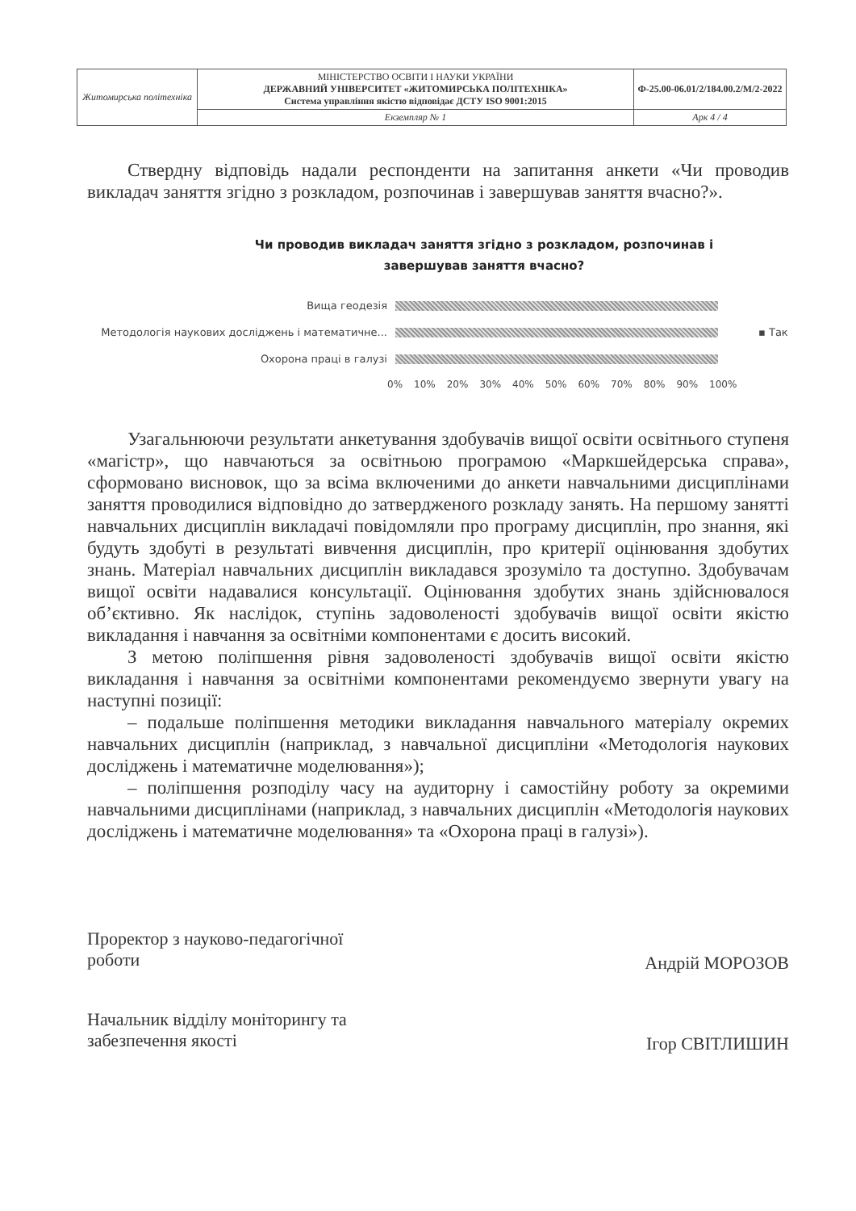| Житомирська політехніка | МІНІСТЕРСТВО ОСВІТИ І НАУКИ УКРАЇНИ ДЕРЖАВНИЙ УНІВЕРСИТЕТ «ЖИТОМИРСЬКА ПОЛІТЕХНІКА» Система управління якістю відповідає ДСТУ ISO 9001:2015 | Ф-25.00-06.01/2/184.00.2/М/2-2022 |
| | Екземпляр № 1 | Арк 4 / 4 |
Ствердну відповідь надали респонденти на запитання анкети «Чи проводив викладач заняття згідно з розкладом, розпочинав і завершував заняття вчасно?».
Чи проводив викладач заняття згідно з розкладом, розпочинав і
завершував заняття вчасно?
Вища геодезія
Методологія наукових досліджень і математичне...
▪ Так
Охорона праці в галузі
0% 10% 20% 30% 40% 50% 60% 70% 80% 90% 100%
Узагальнюючи результати анкетування здобувачів вищої освіти освітнього ступеня «магістр», що навчаються за освітньою програмою «Маркшейдерська справа», сформовано висновок, що за всіма включеними до анкети навчальними дисциплінами заняття проводилися відповідно до затвердженого розкладу занять. На першому занятті навчальних дисциплін викладачі повідомляли про програму дисциплін, про знання, які будуть здобуті в результаті вивчення дисциплін, про критерії оцінювання здобутих знань. Матеріал навчальних дисциплін викладався зрозуміло та доступно. Здобувачам вищої освіти надавалися консультації. Оцінювання здобутих знань здійснювалося об’єктивно. Як наслідок, ступінь задоволеності здобувачів вищої освіти якістю викладання і навчання за освітніми компонентами є досить високий.
З метою поліпшення рівня задоволеності здобувачів вищої освіти якістю викладання і навчання за освітніми компонентами рекомендуємо звернути увагу на наступні позиції:
– подальше поліпшення методики викладання навчального матеріалу окремих навчальних дисциплін (наприклад, з навчальної дисципліни «Методологія наукових досліджень і математичне моделювання»);
– поліпшення розподілу часу на аудиторну і самостійну роботу за окремими навчальними дисциплінами (наприклад, з навчальних дисциплін «Методологія наукових досліджень і математичне моделювання» та «Охорона праці в галузі»).
Проректор з науково-педагогічної
роботи
Андрій МОРОЗОВ
Начальник відділу моніторингу та
забезпечення якості
Ігор СВІТЛИШИН